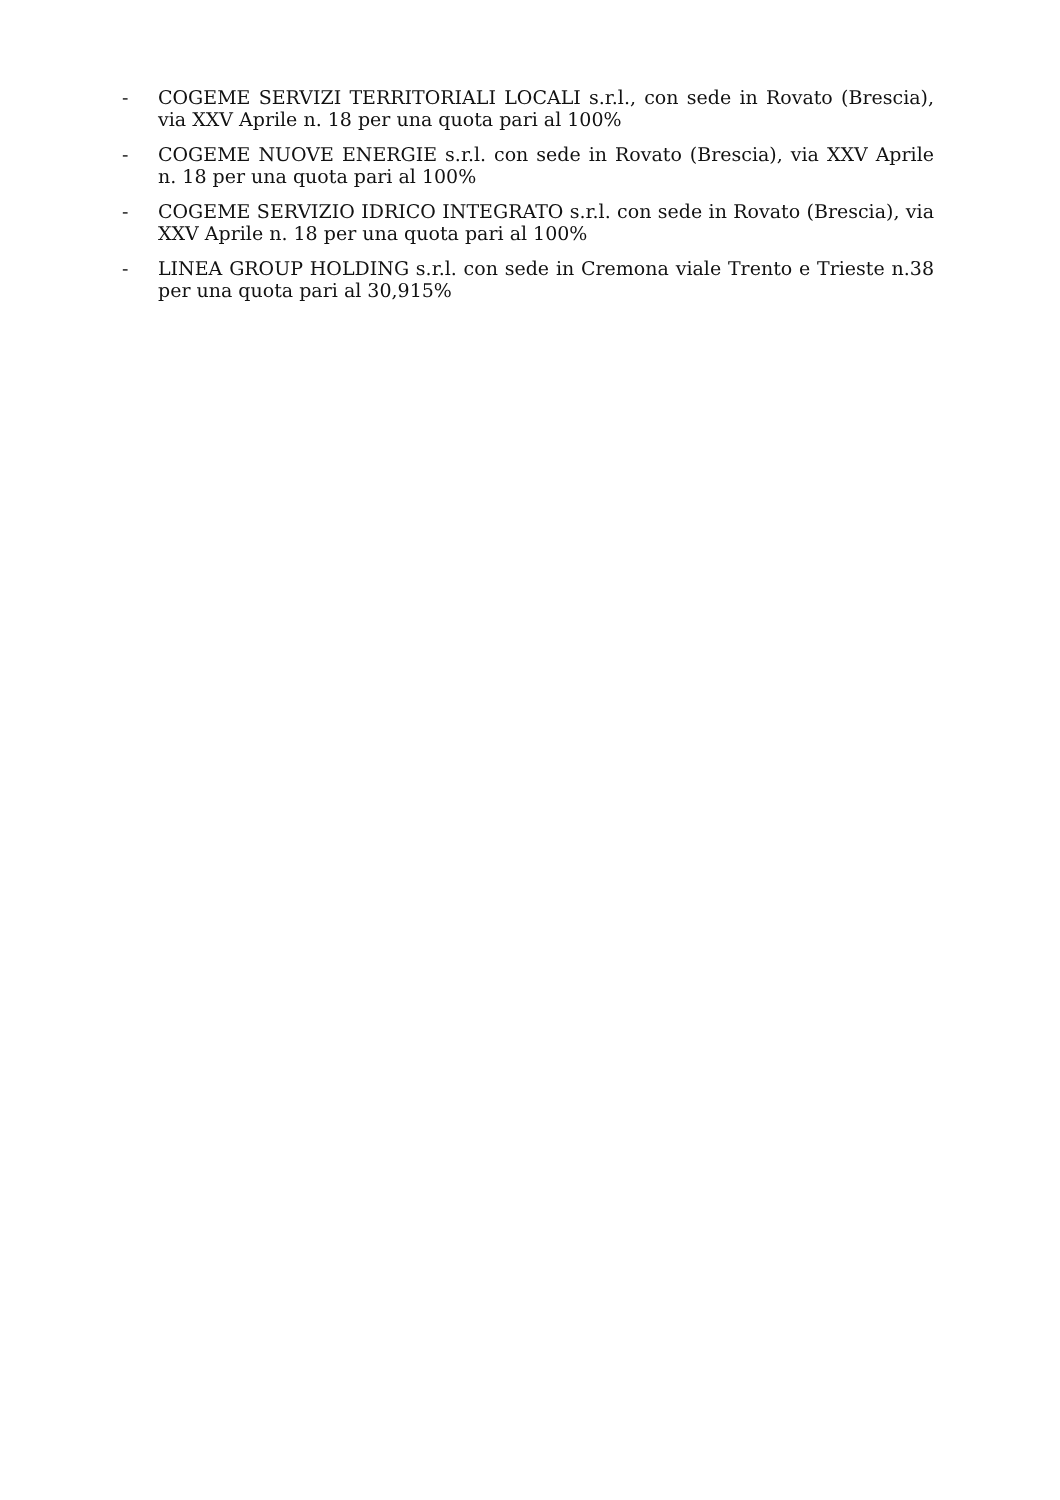- COGEME SERVIZI TERRITORIALI LOCALI s.r.l., con sede in Rovato (Brescia), via XXV Aprile n. 18 per una quota pari al 100%
- COGEME NUOVE ENERGIE s.r.l. con sede in Rovato (Brescia), via XXV Aprile n. 18 per una quota pari al 100%
- COGEME SERVIZIO IDRICO INTEGRATO s.r.l. con sede in Rovato (Brescia), via XXV Aprile n. 18 per una quota pari al 100%
- LINEA GROUP HOLDING s.r.l. con sede in Cremona viale Trento e Trieste n.38 per una quota pari al 30,915%